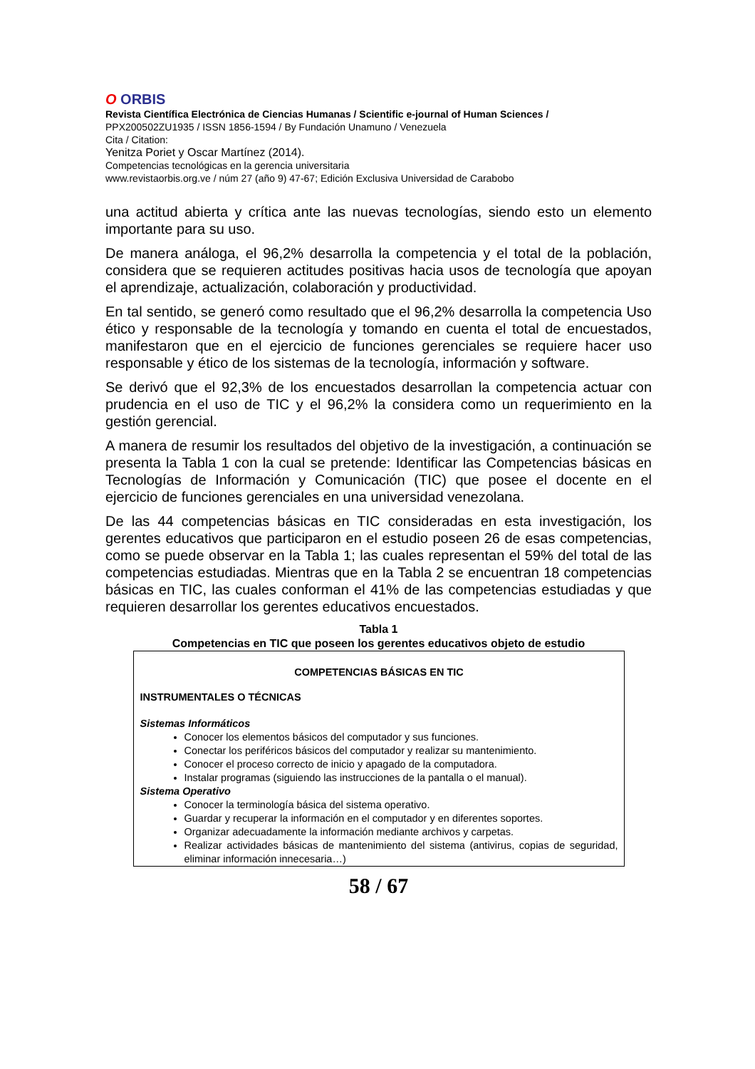O ORBIS
Revista Científica Electrónica de Ciencias Humanas / Scientific e-journal of Human Sciences /
PPX200502ZU1935 / ISSN 1856-1594 / By Fundación Unamuno / Venezuela
Cita / Citation:
Yenitza Poriet y Oscar Martínez (2014).
Competencias tecnológicas en la gerencia universitaria
www.revistaorbis.org.ve / núm 27 (año 9) 47-67; Edición Exclusiva Universidad de Carabobo
una actitud abierta y crítica ante las nuevas tecnologías, siendo esto un elemento importante para su uso.
De manera análoga, el 96,2% desarrolla la competencia y el total de la población, considera que se requieren actitudes positivas hacia usos de tecnología que apoyan el aprendizaje, actualización, colaboración y productividad.
En tal sentido, se generó como resultado que el 96,2% desarrolla la competencia Uso ético y responsable de la tecnología y tomando en cuenta el total de encuestados, manifestaron que en el ejercicio de funciones gerenciales se requiere hacer uso responsable y ético de los sistemas de la tecnología, información y software.
Se derivó que el 92,3% de los encuestados desarrollan la competencia actuar con prudencia en el uso de TIC y el 96,2% la considera como un requerimiento en la gestión gerencial.
A manera de resumir los resultados del objetivo de la investigación, a continuación se presenta la Tabla 1 con la cual se pretende: Identificar las Competencias básicas en Tecnologías de Información y Comunicación (TIC) que posee el docente en el ejercicio de funciones gerenciales en una universidad venezolana.
De las 44 competencias básicas en TIC consideradas en esta investigación, los gerentes educativos que participaron en el estudio poseen 26 de esas competencias, como se puede observar en la Tabla 1; las cuales representan el 59% del total de las competencias estudiadas. Mientras que en la Tabla 2 se encuentran 18 competencias básicas en TIC, las cuales conforman el 41% de las competencias estudiadas y que requieren desarrollar los gerentes educativos encuestados.
Tabla 1
Competencias en TIC que poseen los gerentes educativos objeto de estudio
| COMPETENCIAS BÁSICAS EN TIC INSTRUMENTALES O TÉCNICAS Sistemas Informáticos Conocer los elementos básicos del computador y sus funciones. Conectar los periféricos básicos del computador y realizar su mantenimiento. Conocer el proceso correcto de inicio y apagado de la computadora. Instalar programas (siguiendo las instrucciones de la pantalla o el manual). Sistema Operativo Conocer la terminología básica del sistema operativo. Guardar y recuperar la información en el computador y en diferentes soportes. Organizar adecuadamente la información mediante archivos y carpetas. Realizar actividades básicas de mantenimiento del sistema (antivirus, copias de seguridad, eliminar información innecesaria…) |
58 / 67